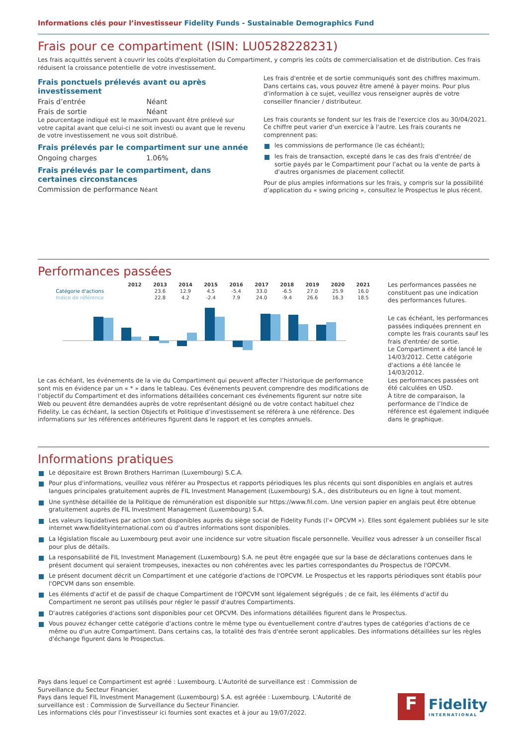Informations clés pour l’investisseur Fidelity Funds - Sustainable Demographics Fund
Frais pour ce compartiment (ISIN: LU0528228231)
Les frais acquittés servent à couvrir les coûts d'exploitation du Compartiment, y compris les coûts de commercialisation et de distribution. Ces frais réduisent la croissance potentielle de votre investissement.
Frais ponctuels prélevés avant ou après investissement
| Frais d’entrée | Néant |
| Frais de sortie | Néant |
Le pourcentage indiqué est le maximum pouvant être prélevé sur votre capital avant que celui-ci ne soit investi ou avant que le revenu de votre investissement ne vous soit distribué.
Frais prélevés par le compartiment sur une année
| Ongoing charges | 1.06% |
Frais prélevés par le compartiment, dans certaines circonstances
Commission de performance Néant
Les frais d'entrée et de sortie communiqués sont des chiffres maximum. Dans certains cas, vous pouvez être amené à payer moins. Pour plus d'information à ce sujet, veuillez vous renseigner auprès de votre conseiller financier / distributeur.
Les frais courants se fondent sur les frais de l'exercice clos au 30/04/2021. Ce chiffre peut varier d'un exercice à l'autre. Les frais courants ne comprennent pas:
les commissions de performance (le cas échéant);
les frais de transaction, excepté dans le cas des frais d'entrée/ de sortie payés par le Compartiment pour l'achat ou la vente de parts à d'autres organismes de placement collectif.
Pour de plus amples informations sur les frais, y compris sur la possibilité d’application du « swing pricing », consultez le Prospectus le plus récent.
Performances passées
| | 2012 | 2013 | 2014 | 2015 | 2016 | 2017 | 2018 | 2019 | 2020 | 2021 |
| --- | --- | --- | --- | --- | --- | --- | --- | --- | --- | --- |
| Catégorie d'actions | | 23.6 | 12.9 | 4.5 | -5.4 | 33.0 | -6.5 | 27.0 | 25.9 | 16.0 |
| Indice de référence | | 22.8 | 4.2 | -2.4 | 7.9 | 24.0 | -9.4 | 26.6 | 16.3 | 18.5 |
Le cas échéant, les événements de la vie du Compartiment qui peuvent affecter l’historique de performance sont mis en évidence par un « * » dans le tableau. Ces événements peuvent comprendre des modifications de l’objectif du Compartiment et des informations détaillées concernant ces événements figurent sur notre site Web ou peuvent être demandées auprès de votre représentant désigné ou de votre contact habituel chez Fidelity. Le cas échéant, la section Objectifs et Politique d’investissement se référera à une référence. Des informations sur les références antérieures figurent dans le rapport et les comptes annuels.
Les performances passées ne constituent pas une indication des performances futures.
Le cas échéant, les performances passées indiquées prennent en compte les frais courants sauf les frais d'entrée/ de sortie.
Le Compartiment a été lancé le 14/03/2012. Cette catégorie d'actions a été lancée le 14/03/2012.
Les performances passées ont été calculées en USD.
À titre de comparaison, la performance de l’Indice de référence est également indiquée dans le graphique.
Informations pratiques
Le dépositaire est Brown Brothers Harriman (Luxembourg) S.C.A.
Pour plus d'informations, veuillez vous référer au Prospectus et rapports périodiques les plus récents qui sont disponibles en anglais et autres langues principales gratuitement auprès de FIL Investment Management (Luxembourg) S.A., des distributeurs ou en ligne à tout moment.
Une synthèse détaillée de la Politique de rémunération est disponible sur https://www.fil.com. Une version papier en anglais peut être obtenue gratuitement auprès de FIL Investment Management (Luxembourg) S.A.
Les valeurs liquidatives par action sont disponibles auprès du siège social de Fidelity Funds (l'« OPCVM »). Elles sont également publiées sur le site internet www.fidelityinternational.com où d'autres informations sont disponibles.
La législation fiscale au Luxembourg peut avoir une incidence sur votre situation fiscale personnelle. Veuillez vous adresser à un conseiller fiscal pour plus de détails.
La responsabilité de FIL Investment Management (Luxembourg) S.A. ne peut être engagée que sur la base de déclarations contenues dans le présent document qui seraient trompeuses, inexactes ou non cohérentes avec les parties correspondantes du Prospectus de l'OPCVM.
Le présent document décrit un Compartiment et une catégorie d'actions de l'OPCVM. Le Prospectus et les rapports périodiques sont établis pour l'OPCVM dans son ensemble.
Les éléments d'actif et de passif de chaque Compartiment de l'OPCVM sont légalement ségrégués ; de ce fait, les éléments d'actif du Compartiment ne seront pas utilisés pour régler le passif d'autres Compartiments.
D'autres catégories d'actions sont disponibles pour cet OPCVM. Des informations détaillées figurent dans le Prospectus.
Vous pouvez échanger cette catégorie d'actions contre le même type ou éventuellement contre d'autres types de catégories d'actions de ce même ou d'un autre Compartiment. Dans certains cas, la totalité des frais d'entrée seront applicables. Des informations détaillées sur les règles d'échange figurent dans le Prospectus.
Pays dans lequel ce Compartiment est agréé : Luxembourg. L'Autorité de surveillance est : Commission de Surveillance du Secteur Financier.
Pays dans lequel FIL Investment Management (Luxembourg) S.A. est agréée : Luxembourg. L'Autorité de surveillance est : Commission de Surveillance du Secteur Financier.
Les informations clés pour l’investisseur ici fournies sont exactes et à jour au 19/07/2022.
F
Fidelity
INTERNATIONAL